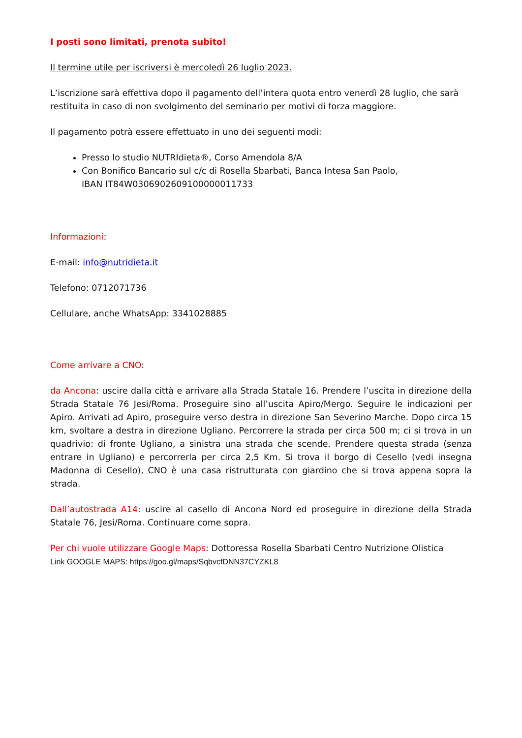I posti sono limitati, prenota subito!
Il termine utile per iscriversi è mercoledì 26 luglio 2023.
L’iscrizione sarà effettiva dopo il pagamento dell’intera quota entro venerdì 28 luglio, che sarà restituita in caso di non svolgimento del seminario per motivi di forza maggiore.
Il pagamento potrà essere effettuato in uno dei seguenti modi:
Presso lo studio NUTRIdieta®, Corso Amendola 8/A
Con Bonifico Bancario sul c/c di Rosella Sbarbati, Banca Intesa San Paolo,
IBAN IT84W0306902609100000011733
Informazioni:
E-mail: info@nutridieta.it
Telefono: 0712071736
Cellulare, anche WhatsApp: 3341028885
Come arrivare a CNO:
da Ancona: uscire dalla città e arrivare alla Strada Statale 16. Prendere l’uscita in direzione della Strada Statale 76 Jesi/Roma. Proseguire sino all’uscita Apiro/Mergo. Seguire le indicazioni per Apiro. Arrivati ad Apiro, proseguire verso destra in direzione San Severino Marche. Dopo circa 15 km, svoltare a destra in direzione Ugliano. Percorrere la strada per circa 500 m; ci si trova in un quadrivio: di fronte Ugliano, a sinistra una strada che scende. Prendere questa strada (senza entrare in Ugliano) e percorrerla per circa 2,5 Km. Si trova il borgo di Cesello (vedi insegna Madonna di Cesello), CNO è una casa ristrutturata con giardino che si trova appena sopra la strada.
Dall’autostrada A14: uscire al casello di Ancona Nord ed proseguire in direzione della Strada Statale 76, Jesi/Roma. Continuare come sopra.
Per chi vuole utilizzare Google Maps: Dottoressa Rosella Sbarbati Centro Nutrizione Olistica
Link GOOGLE MAPS: https://goo.gl/maps/SqbvcfDNN37CYZKL8